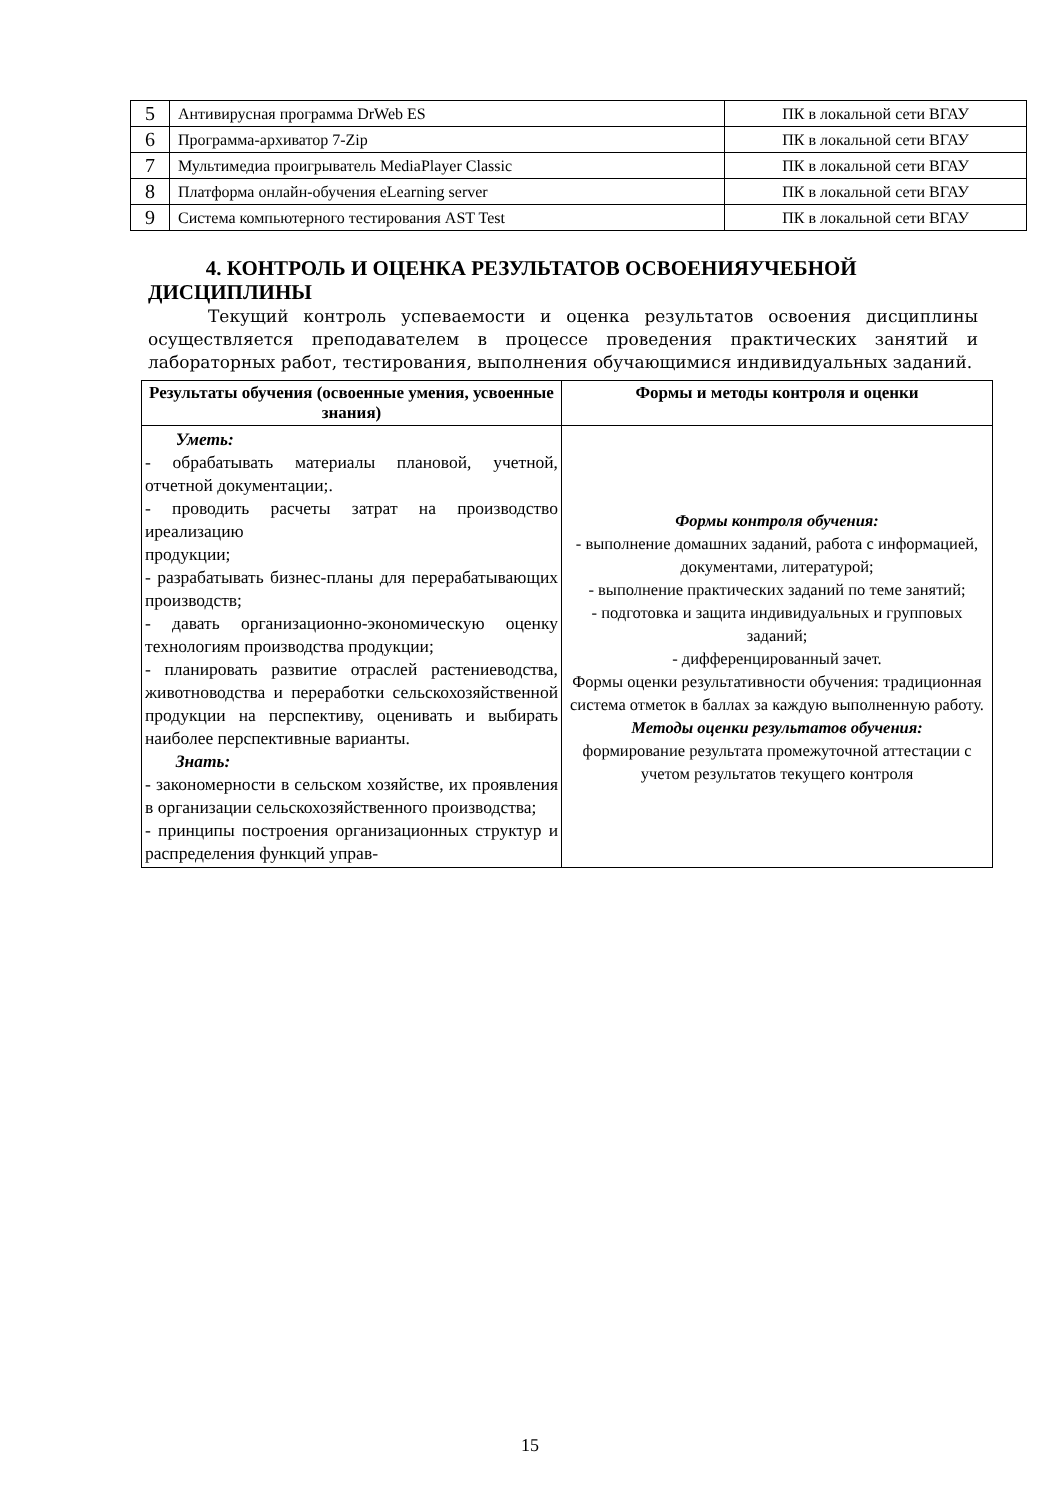| 5 | Антивирусная программа DrWeb ES | ПК в локальной сети ВГАУ |
| 6 | Программа-архиватор 7-Zip | ПК в локальной сети ВГАУ |
| 7 | Мультимедиа проигрыватель MediaPlayer Classic | ПК в локальной сети ВГАУ |
| 8 | Платформа онлайн-обучения eLearning server | ПК в локальной сети ВГАУ |
| 9 | Система компьютерного тестирования AST Test | ПК в локальной сети ВГАУ |
4. КОНТРОЛЬ И ОЦЕНКА РЕЗУЛЬТАТОВ ОСВОЕНИЯУЧЕБНОЙ ДИСЦИПЛИНЫ
Текущий контроль успеваемости и оценка результатов освоения дисциплины осуществляется преподавателем в процессе проведения практических занятий и лабораторных работ, тестирования, выполнения обучающимися индивидуальных заданий.
| Результаты обучения (освоенные умения, усвоенные знания) | Формы и методы контроля и оценки |
| --- | --- |
| Уметь: - обрабатывать материалы плановой, учетной, отчетной документации;. - проводить расчеты затрат на производство иреализацию продукции; - разрабатывать бизнес-планы для перерабатывающих производств; - давать организационно-экономическую оценку технологиям производства продукции; - планировать развитие отраслей растениеводства, животноводства и переработки сельскохозяйственной продукции на перспективу, оценивать и выбирать наиболее перспективные варианты. Знать: - закономерности в сельском хозяйстве, их проявления в организации сельскохозяйственного производства; - принципы построения организационных структур и распределения функций управ- | Формы контроля обучения: - выполнение домашних заданий, работа с информацией, документами, литературой; - выполнение практических заданий по теме занятий; - подготовка и защита индивидуальных и групповых заданий; - дифференцированный зачет. Формы оценки результативности обучения: традиционная система отметок в баллах за каждую выполненную работу. Методы оценки результатов обучения: формирование результата промежуточной аттестации с учетом результатов текущего контроля |
15